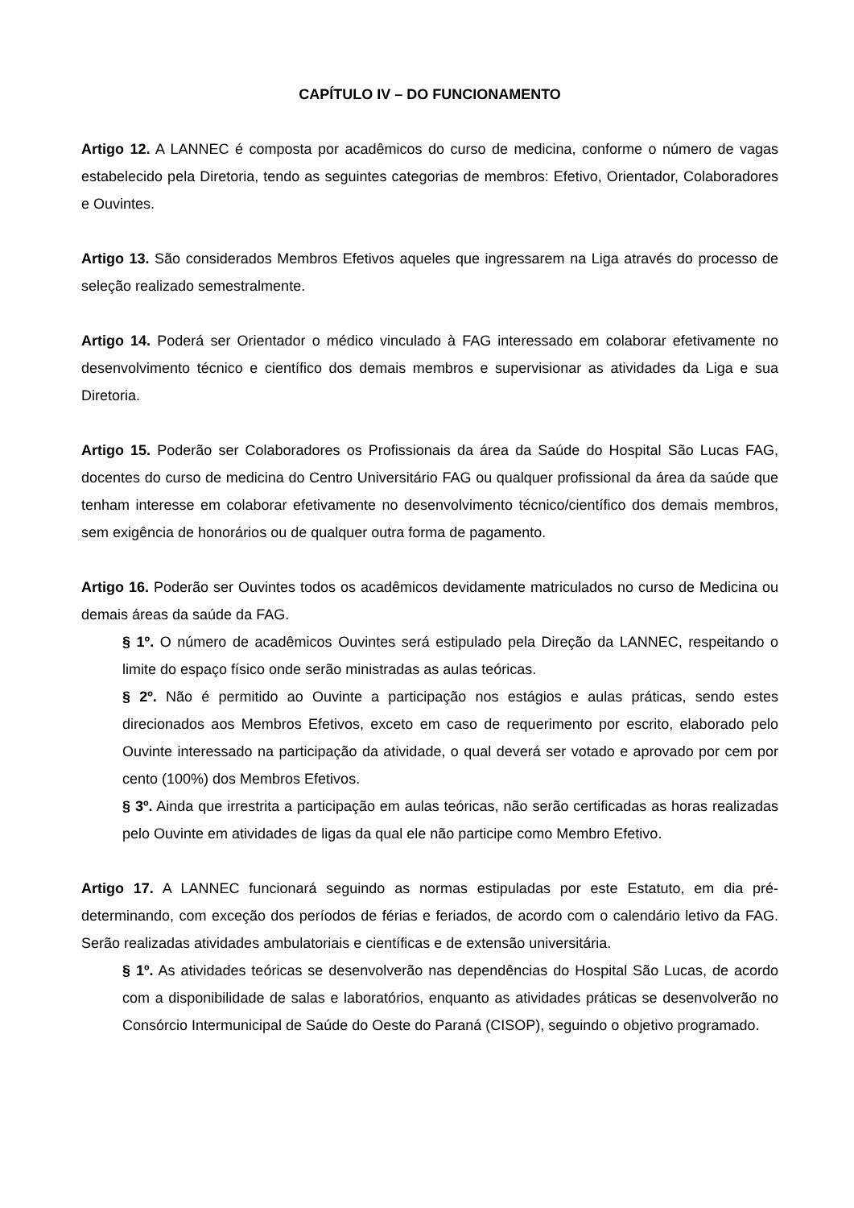CAPÍTULO IV – DO FUNCIONAMENTO
Artigo 12. A LANNEC é composta por acadêmicos do curso de medicina, conforme o número de vagas estabelecido pela Diretoria, tendo as seguintes categorias de membros: Efetivo, Orientador, Colaboradores e Ouvintes.
Artigo 13. São considerados Membros Efetivos aqueles que ingressarem na Liga através do processo de seleção realizado semestralmente.
Artigo 14. Poderá ser Orientador o médico vinculado à FAG interessado em colaborar efetivamente no desenvolvimento técnico e científico dos demais membros e supervisionar as atividades da Liga e sua Diretoria.
Artigo 15. Poderão ser Colaboradores os Profissionais da área da Saúde do Hospital São Lucas FAG, docentes do curso de medicina do Centro Universitário FAG ou qualquer profissional da área da saúde que tenham interesse em colaborar efetivamente no desenvolvimento técnico/científico dos demais membros, sem exigência de honorários ou de qualquer outra forma de pagamento.
Artigo 16. Poderão ser Ouvintes todos os acadêmicos devidamente matriculados no curso de Medicina ou demais áreas da saúde da FAG.
§ 1º. O número de acadêmicos Ouvintes será estipulado pela Direção da LANNEC, respeitando o limite do espaço físico onde serão ministradas as aulas teóricas.
§ 2º. Não é permitido ao Ouvinte a participação nos estágios e aulas práticas, sendo estes direcionados aos Membros Efetivos, exceto em caso de requerimento por escrito, elaborado pelo Ouvinte interessado na participação da atividade, o qual deverá ser votado e aprovado por cem por cento (100%) dos Membros Efetivos.
§ 3º. Ainda que irrestrita a participação em aulas teóricas, não serão certificadas as horas realizadas pelo Ouvinte em atividades de ligas da qual ele não participe como Membro Efetivo.
Artigo 17. A LANNEC funcionará seguindo as normas estipuladas por este Estatuto, em dia pré-determinando, com exceção dos períodos de férias e feriados, de acordo com o calendário letivo da FAG. Serão realizadas atividades ambulatoriais e científicas e de extensão universitária.
§ 1º. As atividades teóricas se desenvolverão nas dependências do Hospital São Lucas, de acordo com a disponibilidade de salas e laboratórios, enquanto as atividades práticas se desenvolverão no Consórcio Intermunicipal de Saúde do Oeste do Paraná (CISOP), seguindo o objetivo programado.